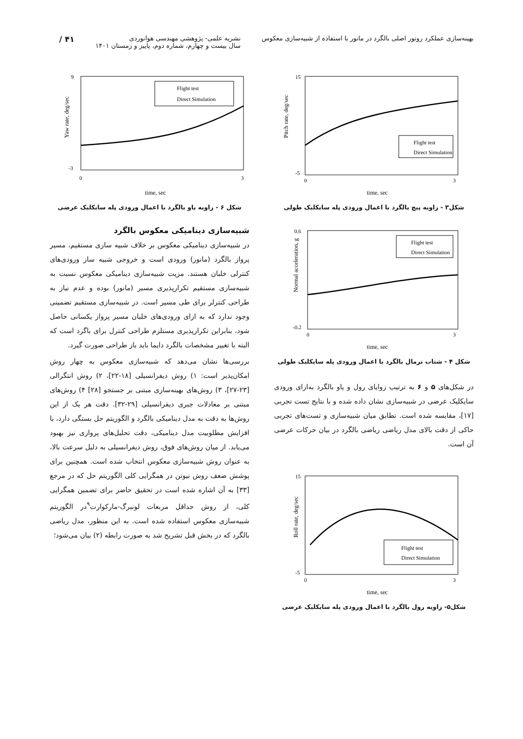بهینه‌سازی عملکرد روتور اصلی بالگرد در مانور با استفاده از شبیه‌سازی معکوس
نشریه علمی- پژوهشی مهندسی هوانوردی
سال بیست و چهارم، شماره دوم، پاییز و زمستان ۱۴۰۱
۴۱ /
Pitch rate, deg/sec
time, sec
15
-5
0
3
Flight test
Direct Simulation
شکل۳ - زاویه پیچ بالگرد با اعمال ورودی پله سایکلیک طولی
Normal acceleration, g
time, sec
0.6
-0.2
0
3
Flight test
Direct Simulation
شکل ۴ - شتاب نرمال بالگرد با اعمال ورودی پله سایکلیک طولی
در شکل‌های ۵ و ۶ به ترتیب زوایای رول و یاو بالگرد به‌ازای ورودی سایکلیک عرضی در شبیه‌سازی نشان داده شده و با نتایج تست تجربی [۱۷]، مقایسه شده است. تطابق میان شبیه‌سازی و تست‌های تجربی حاکی از دقت بالای مدل ریاضی ریاضی بالگرد در بیان حرکات عرضی آن است.
Roll rate, deg/sec
time, sec
15
-5
0
3
Flight test
Direct Simulation
شکل۵- زاویه رول بالگرد با اعمال ورودی پله سایکلیک عرضی
Yaw rate, deg/sec
time, sec
9
-3
0
3
Flight test
Direct Simulation
شکل ۶ - زاویه یاو بالگرد با اعمال ورودی پله سایکلیک عرضی
شبیه‌سازی دینامیکی معکوس بالگرد
در شبیه‌سازی دینامیکی معکوس بر خلاف شبیه سازی مستقیم، مسیر پرواز بالگرد (مانور) ورودی است و خروجی شبیه ساز ورودی‌های کنترلی خلبان هستند. مزیت شبیه‌سازی دینامیکی معکوس نسبت به شبیه‌سازی مستقیم تکرارپذیری مسیر (مانور) بوده و عدم نیاز به طراحی کنترلر برای طی مسیر است. در شبیه‌سازی مستقیم تضمینی وجود ندارد که به ازای ورودی‌های خلبان مسیر پرواز یکسانی حاصل شود، بنابراین تکرارپذیری مستلزم طراحی کنترل برای باگرد است که البته با تغییر مشخصات بالگرد دایما باید باز طراحی صورت گیرد.
بررسی‌ها نشان می‌دهد که شبیه‌سازی معکوس به چهار روش امکان‌پذیر است: ۱) روش دیفرانسیلی [۱۸-۲۲]، ۲) روش انتگرالی [۲۳-۲۷]، ۳) روش‌های بهینه‌سازی مبتنی بر جستجو [۲۸] ۴) روش‌های مبتنی بر معادلات جبری دیفرانسیلی [۲۹-۳۲]. دقت هر یک از این روش‌ها به دقت به مدل دینامیکی بالگرد و الگوریتم حل بستگی دارد، با افزایش مطلوبیت مدل دینامیکی، دقت تحلیل‌های پروازی نیز بهبود می‌یابد. از میان روش‌های فوق، روش دیفرانسیلی به دلیل سرعت بالا، به عنوان روش شبیه‌سازی معکوس انتخاب شده است. همچنین برای پوشش ضعف روش نیوتن در همگرایی کلی الگوریتم حل که در مرجع [۳۳] به آن اشاره شده است در تحقیق حاضر برای تضمین همگرایی کلی، از روش حداقل مربعات لونبرگ-مارکوارت<sup>۹</sup>در الگوریتم شبیه‌سازی معکوس استفاده شده است. به این منظور، مدل ریاضی بالگرد که در بخش قبل تشریح شد به صورت رابطه (۲) بیان می‌شود؛